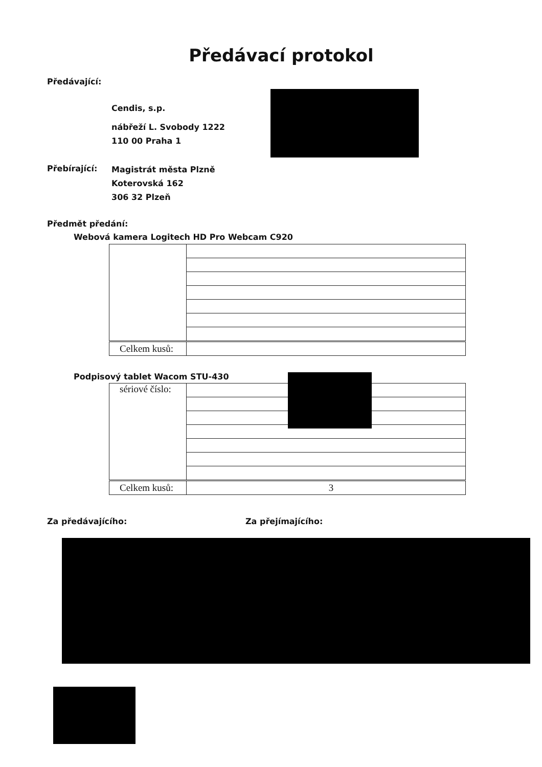Předávací protokol
Předávající:
Cendis, s.p.
nábřeží L. Svobody 1222
110 00 Praha 1
Přebírající:
Magistrát města Plzně
Koterovská 162
306 32 Plzeň
Předmět předání:
Webová kamera Logitech HD Pro Webcam C920
| Celkem kusů: | |
Podpisový tablet Wacom STU-430
| sériové číslo: | |
| Celkem kusů: | 3 |
Za předávajícího: Za přejímajícího: